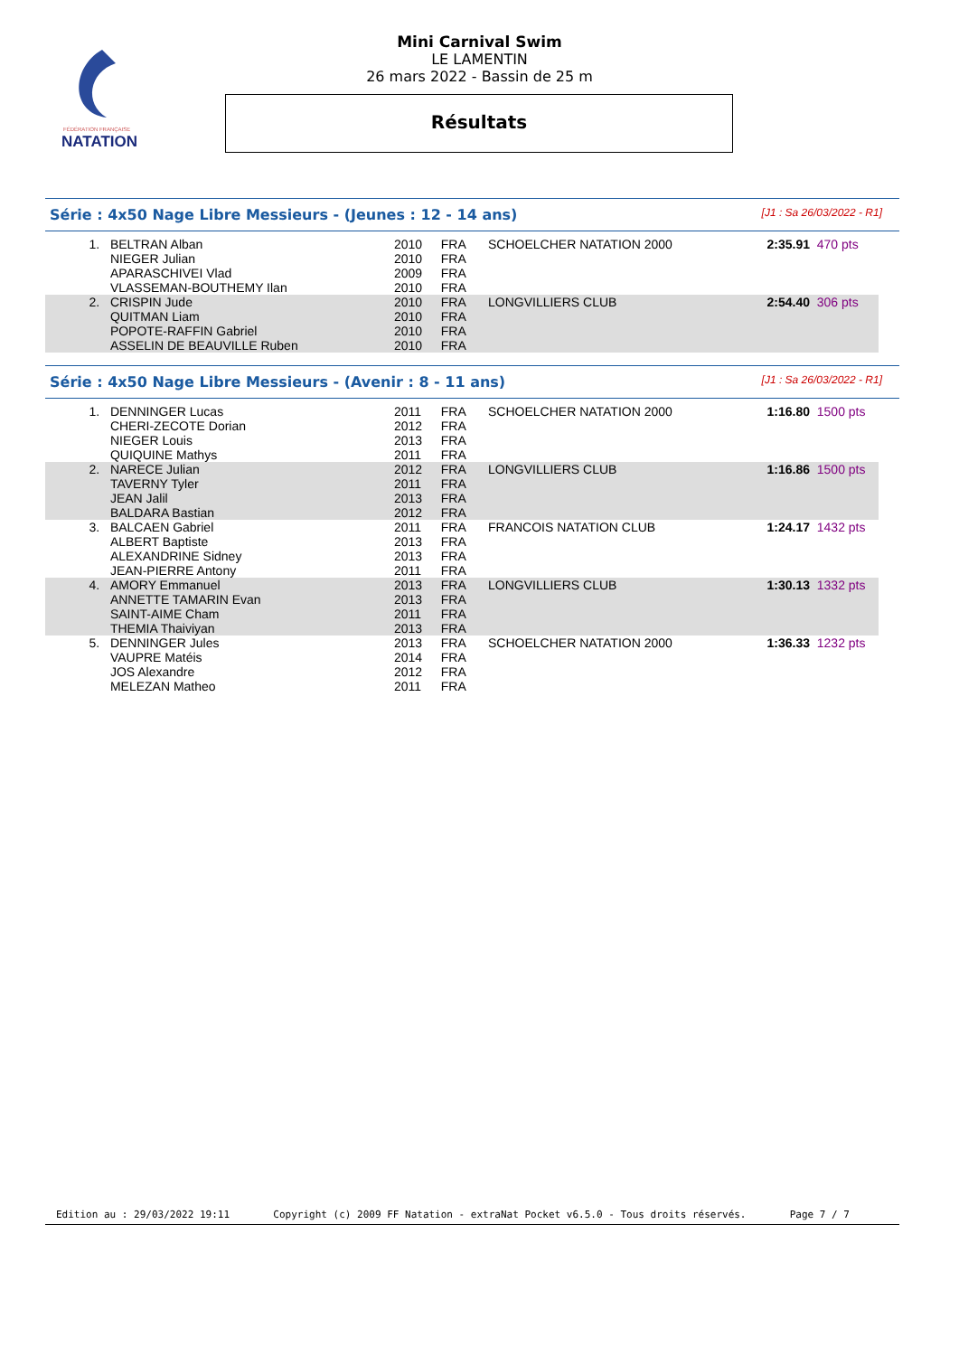FÉDÉRATION FRANÇAISE
NATATION
Mini Carnival Swim
LE LAMENTIN
26 mars 2022 - Bassin de 25 m
Résultats
Série : 4x50 Nage Libre Messieurs - (Jeunes : 12 - 14 ans) [J1 : Sa 26/03/2022 - R1]
| 1. | BELTRAN Alban NIEGER Julian APARASCHIVEI Vlad VLASSEMAN-BOUTHEMY Ilan | 2010 2010 2009 2010 | FRA FRA FRA FRA | SCHOELCHER NATATION 2000 | | 2:35.91 | 470 pts |
| 2. | CRISPIN Jude QUITMAN Liam POPOTE-RAFFIN Gabriel ASSELIN DE BEAUVILLE Ruben | 2010 2010 2010 2010 | FRA FRA FRA FRA | LONGVILLIERS CLUB | | 2:54.40 | 306 pts |
Série : 4x50 Nage Libre Messieurs - (Avenir : 8 - 11 ans) [J1 : Sa 26/03/2022 - R1]
| 1. | DENNINGER Lucas CHERI-ZECOTE Dorian NIEGER Louis QUIQUINE Mathys | 2011 2012 2013 2011 | FRA FRA FRA FRA | SCHOELCHER NATATION 2000 | | 1:16.80 | 1500 pts |
| 2. | NARECE Julian TAVERNY Tyler JEAN Jalil BALDARA Bastian | 2012 2011 2013 2012 | FRA FRA FRA FRA | LONGVILLIERS CLUB | | 1:16.86 | 1500 pts |
| 3. | BALCAEN Gabriel ALBERT Baptiste ALEXANDRINE Sidney JEAN-PIERRE Antony | 2011 2013 2013 2011 | FRA FRA FRA FRA | FRANCOIS NATATION CLUB | | 1:24.17 | 1432 pts |
| 4. | AMORY Emmanuel ANNETTE TAMARIN Evan SAINT-AIME Cham THEMIA Thaiviyan | 2013 2013 2011 2013 | FRA FRA FRA FRA | LONGVILLIERS CLUB | | 1:30.13 | 1332 pts |
| 5. | DENNINGER Jules VAUPRE Matéis JOS Alexandre MELEZAN Matheo | 2013 2014 2012 2011 | FRA FRA FRA FRA | SCHOELCHER NATATION 2000 | | 1:36.33 | 1232 pts |
Edition au : 29/03/2022 19:11 Copyright (c) 2009 FF Natation - extraNat Pocket v6.5.0 - Tous droits réservés. Page 7 / 7